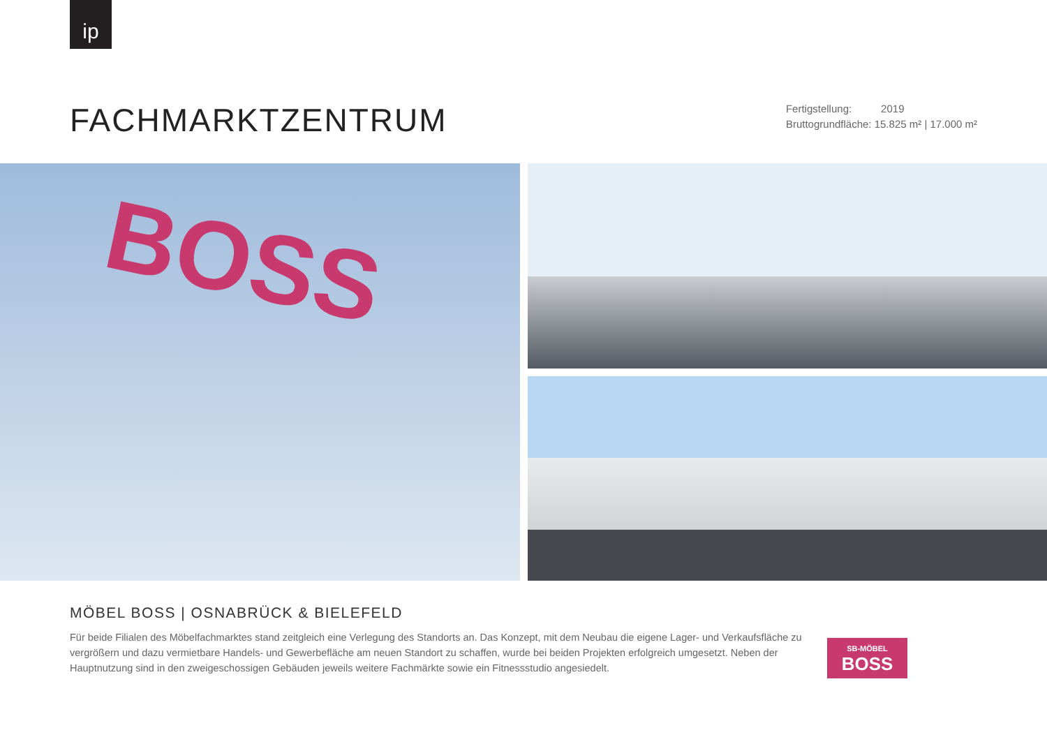ip
FACHMARKTZENTRUM
Fertigstellung: 2019
Bruttogrundfläche: 15.825 m² | 17.000 m²
BOSS
MÖBEL BOSS | OSNABRÜCK & BIELEFELD
Für beide Filialen des Möbelfachmarktes stand zeitgleich eine Verlegung des Standorts an. Das Konzept, mit dem Neubau die eigene Lager- und Verkaufsfläche zu vergrößern und dazu vermietbare Handels- und Gewerbefläche am neuen Standort zu schaffen, wurde bei beiden Projekten erfolgreich umgesetzt. Neben der Hauptnutzung sind in den zweigeschossigen Gebäuden jeweils weitere Fachmärkte sowie ein Fitnessstudio angesiedelt.
SB-MÖBEL
BOSS